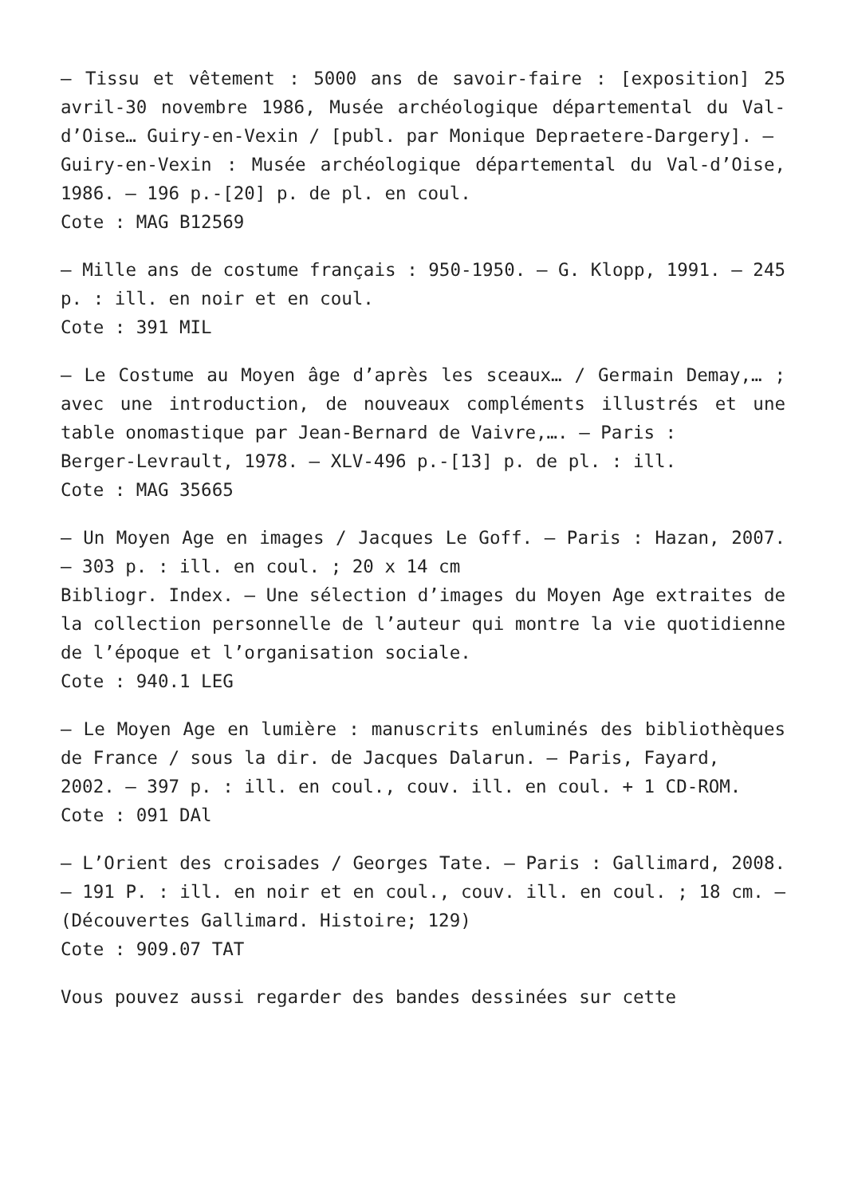– Tissu et vêtement : 5000 ans de savoir-faire : [exposition] 25 avril-30 novembre 1986, Musée archéologique départemental du Val-d’Oise… Guiry-en-Vexin / [publ. par Monique Depraetere-Dargery]. –
Guiry-en-Vexin : Musée archéologique départemental du Val-d’Oise, 1986. – 196 p.-[20] p. de pl. en coul.
Cote : MAG B12569
– Mille ans de costume français : 950-1950. – G. Klopp, 1991. – 245 p. : ill. en noir et en coul.
Cote : 391 MIL
– Le Costume au Moyen âge d’après les sceaux… / Germain Demay,… ; avec une introduction, de nouveaux compléments illustrés et une table onomastique par Jean-Bernard de Vaivre,…. – Paris :
Berger-Levrault, 1978. – XLV-496 p.-[13] p. de pl. : ill.
Cote : MAG 35665
– Un Moyen Age en images / Jacques Le Goff. – Paris : Hazan, 2007. – 303 p. : ill. en coul. ; 20 x 14 cm
Bibliogr. Index. – Une sélection d’images du Moyen Age extraites de la collection personnelle de l’auteur qui montre la vie quotidienne de l’époque et l’organisation sociale.
Cote : 940.1 LEG
– Le Moyen Age en lumière : manuscrits enluminés des bibliothèques de France / sous la dir. de Jacques Dalarun. – Paris, Fayard,
2002. – 397 p. : ill. en coul., couv. ill. en coul. + 1 CD-ROM.
Cote : 091 DAl
– L’Orient des croisades / Georges Tate. – Paris : Gallimard, 2008. – 191 P. : ill. en noir et en coul., couv. ill. en coul. ; 18 cm. – (Découvertes Gallimard. Histoire; 129)
Cote : 909.07 TAT
Vous pouvez aussi regarder des bandes dessinées sur cette